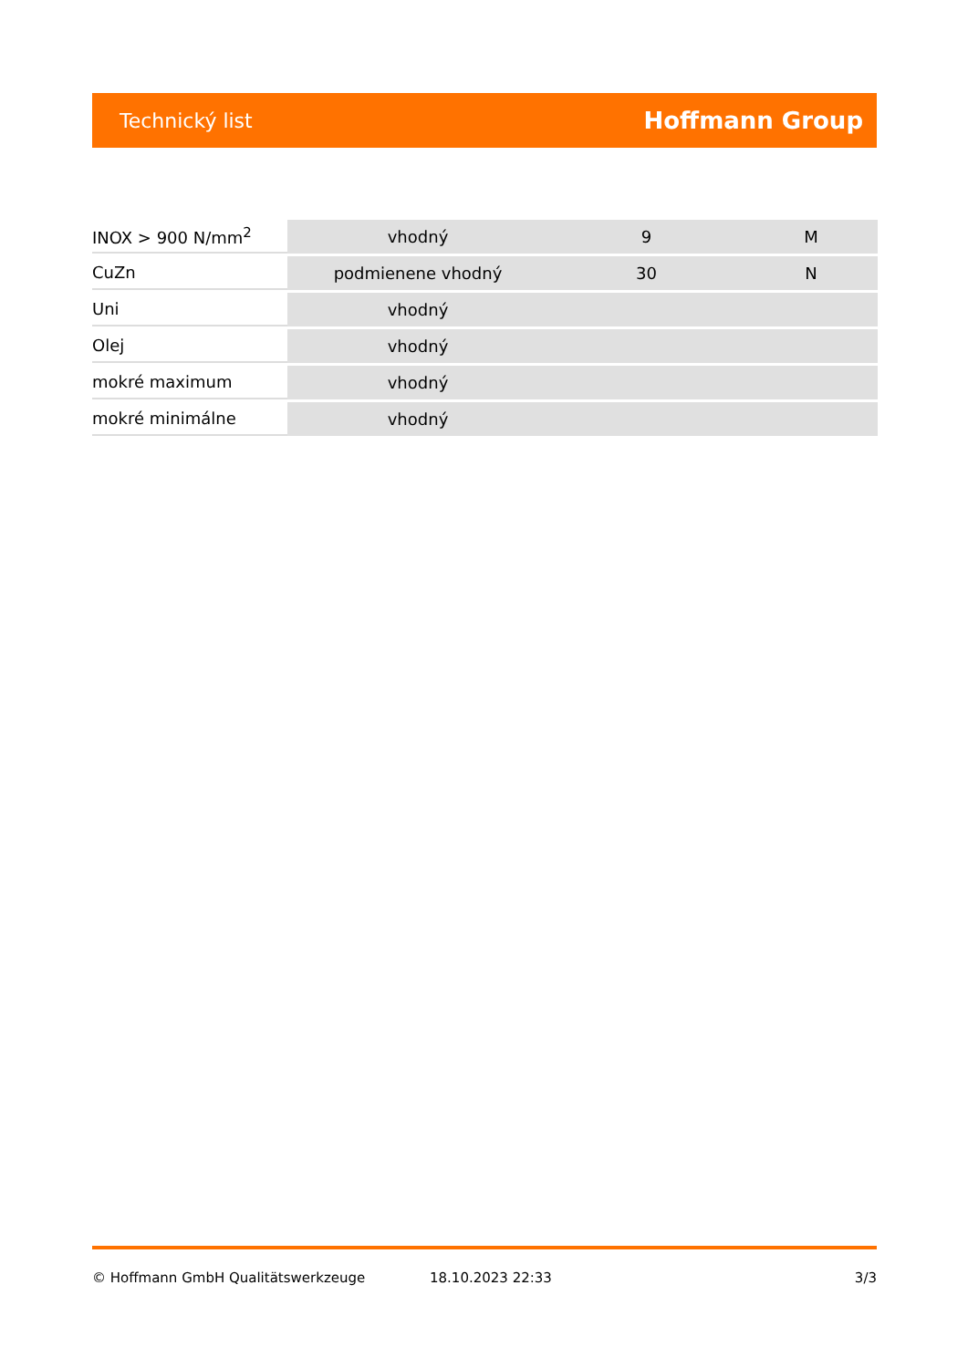Technický list Hoffmann Group
| INOX > 900 N/mm<sup>2</sup> | vhodný | 9 | M |
| CuZn | podmienene vhodný | 30 | N |
| Uni | vhodný | | |
| Olej | vhodný | | |
| mokré maximum | vhodný | | |
| mokré minimálne | vhodný | | |
© Hoffmann GmbH Qualitätswerkzeuge 18.10.2023 22:33 3/3